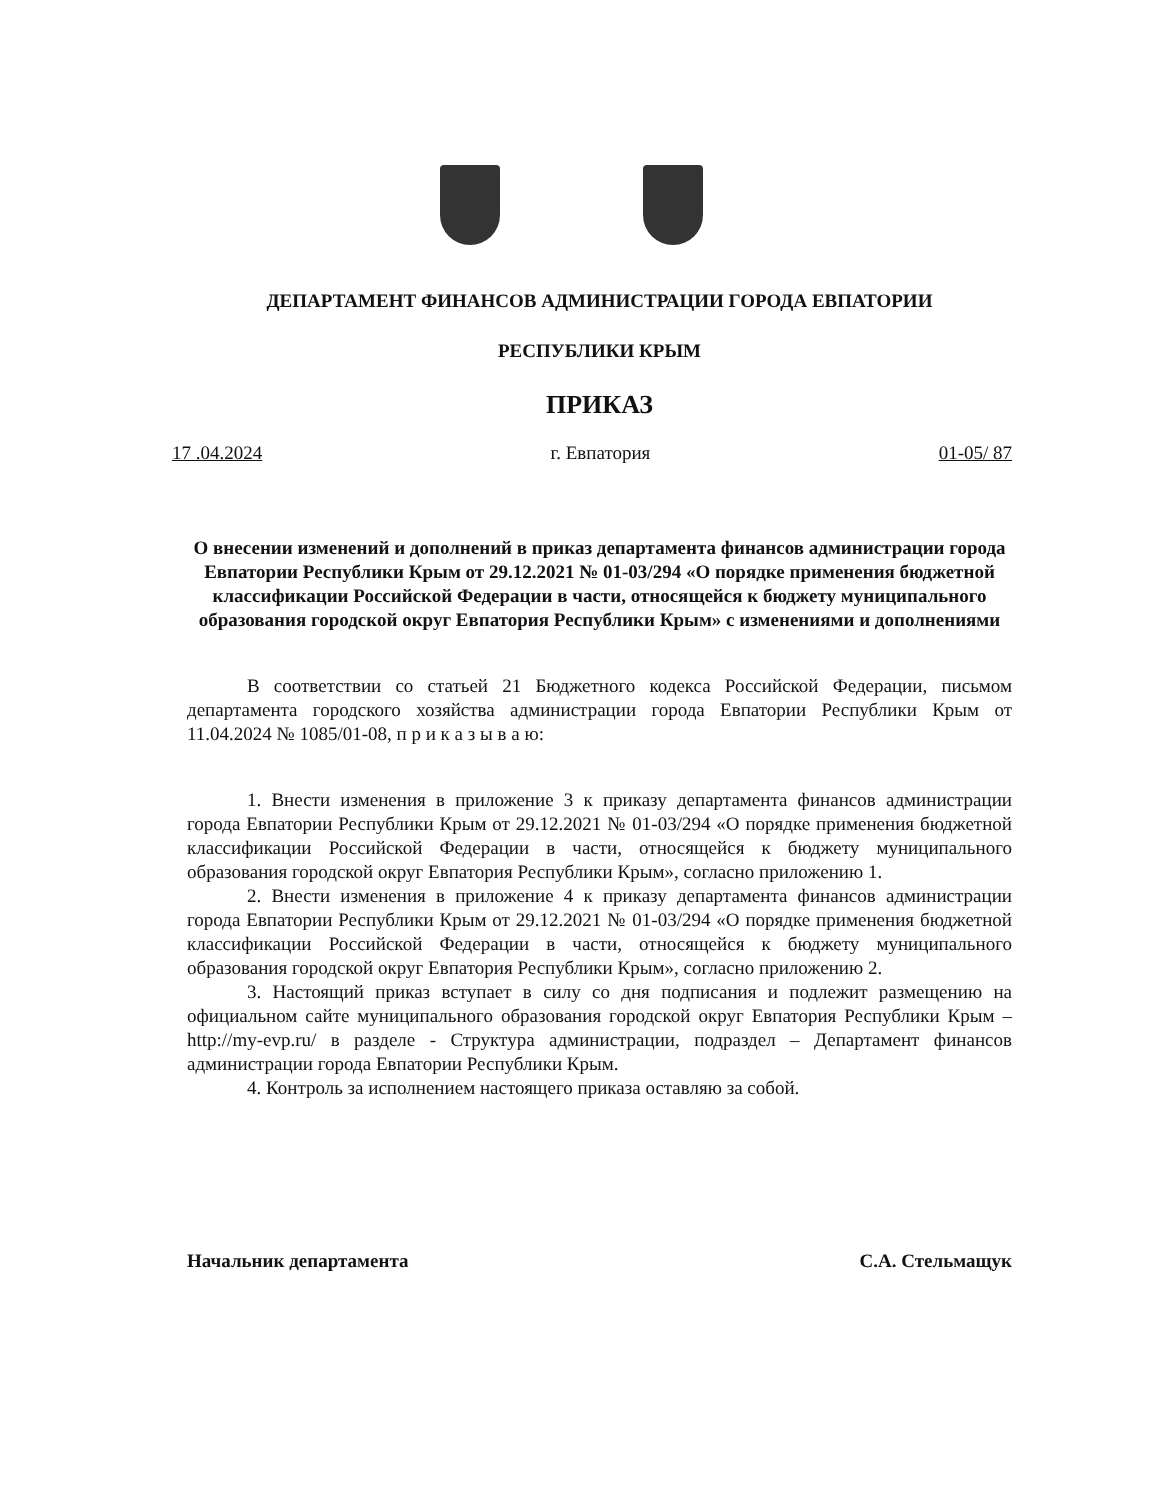ДЕПАРТАМЕНТ ФИНАНСОВ АДМИНИСТРАЦИИ ГОРОДА ЕВПАТОРИИ
РЕСПУБЛИКИ КРЫМ
ПРИКАЗ
17 .04.2024 г. Евпатория 01-05/ 87
О внесении изменений и дополнений в приказ департамента финансов администрации города Евпатории Республики Крым от 29.12.2021 № 01-03/294 «О порядке применения бюджетной классификации Российской Федерации в части, относящейся к бюджету муниципального образования городской округ Евпатория Республики Крым» с изменениями и дополнениями
В соответствии со статьей 21 Бюджетного кодекса Российской Федерации, письмом департамента городского хозяйства администрации города Евпатории Республики Крым от 11.04.2024 № 1085/01-08, п р и к а з ы в а ю:
1. Внести изменения в приложение 3 к приказу департамента финансов администрации города Евпатории Республики Крым от 29.12.2021 № 01-03/294 «О порядке применения бюджетной классификации Российской Федерации в части, относящейся к бюджету муниципального образования городской округ Евпатория Республики Крым», согласно приложению 1.
2. Внести изменения в приложение 4 к приказу департамента финансов администрации города Евпатории Республики Крым от 29.12.2021 № 01-03/294 «О порядке применения бюджетной классификации Российской Федерации в части, относящейся к бюджету муниципального образования городской округ Евпатория Республики Крым», согласно приложению 2.
3. Настоящий приказ вступает в силу со дня подписания и подлежит размещению на официальном сайте муниципального образования городской округ Евпатория Республики Крым – http://my-evp.ru/ в разделе - Структура администрации, подраздел – Департамент финансов администрации города Евпатории Республики Крым.
4. Контроль за исполнением настоящего приказа оставляю за собой.
Начальник департамента С.А. Стельмащук